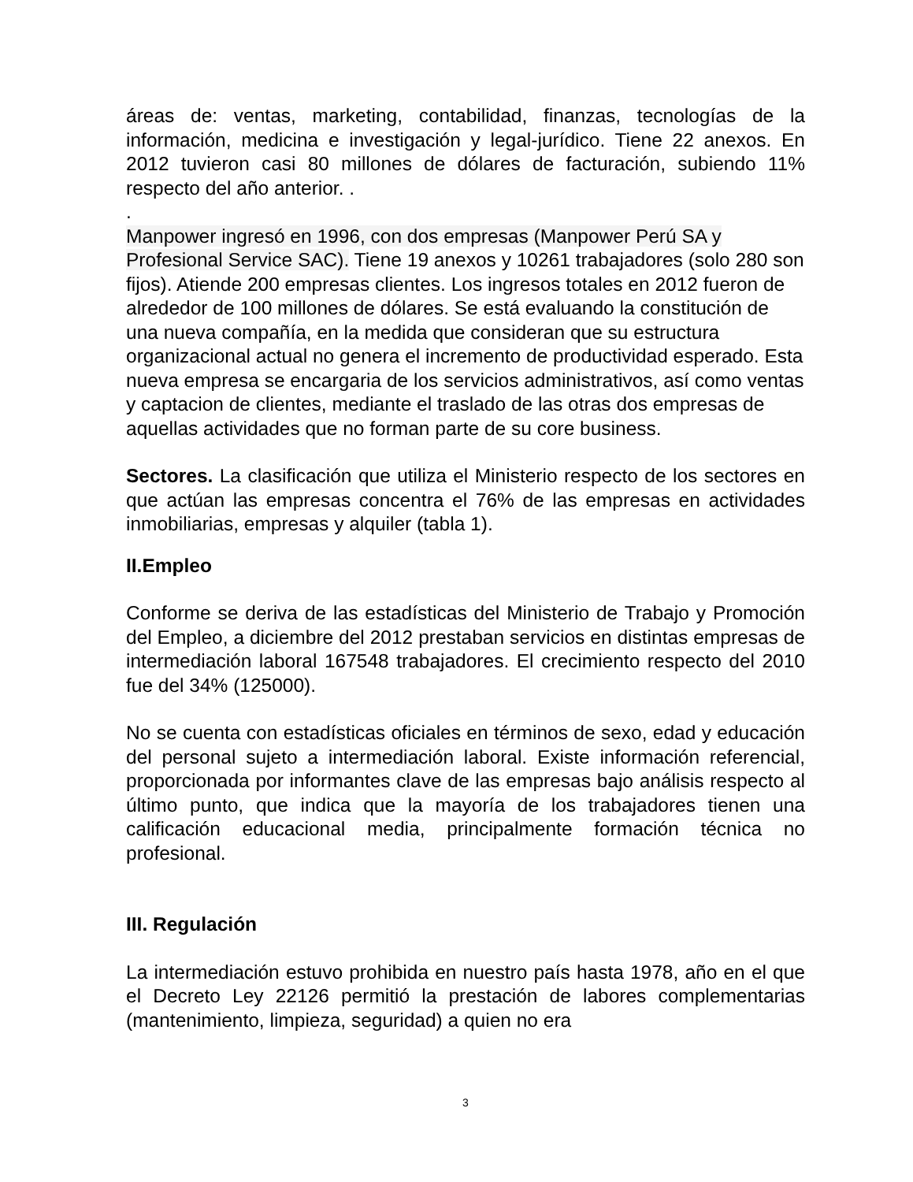áreas de: ventas, marketing, contabilidad, finanzas, tecnologías de la información, medicina e investigación y legal-jurídico. Tiene 22 anexos. En 2012 tuvieron casi 80 millones de dólares de facturación, subiendo 11% respecto del año anterior. .
.
Manpower ingresó en 1996, con dos empresas (Manpower Perú SA y Profesional Service SAC). Tiene 19 anexos y 10261 trabajadores (solo 280 son fijos). Atiende 200 empresas clientes. Los ingresos totales en 2012 fueron de alrededor de 100 millones de dólares. Se está evaluando la constitución de una nueva compañía, en la medida que consideran que su estructura organizacional actual no genera el incremento de productividad esperado. Esta nueva empresa se encargaria de los servicios administrativos, así como ventas y captacion de clientes, mediante el traslado de las otras dos empresas de aquellas actividades que no forman parte de su core business.
Sectores. La clasificación que utiliza el Ministerio respecto de los sectores en que actúan las empresas concentra el 76% de las empresas en actividades inmobiliarias, empresas y alquiler (tabla 1).
II.Empleo
Conforme se deriva de las estadísticas del Ministerio de Trabajo y Promoción del Empleo, a diciembre del 2012 prestaban servicios en distintas empresas de intermediación laboral 167548 trabajadores. El crecimiento respecto del 2010 fue del 34% (125000).
No se cuenta con estadísticas oficiales en términos de sexo, edad y educación del personal sujeto a intermediación laboral. Existe información referencial, proporcionada por informantes clave de las empresas bajo análisis respecto al último punto, que indica que la mayoría de los trabajadores tienen una calificación educacional media, principalmente formación técnica no profesional.
III. Regulación
La intermediación estuvo prohibida en nuestro país hasta 1978, año en el que el Decreto Ley 22126 permitió la prestación de labores complementarias (mantenimiento, limpieza, seguridad) a quien no era
3